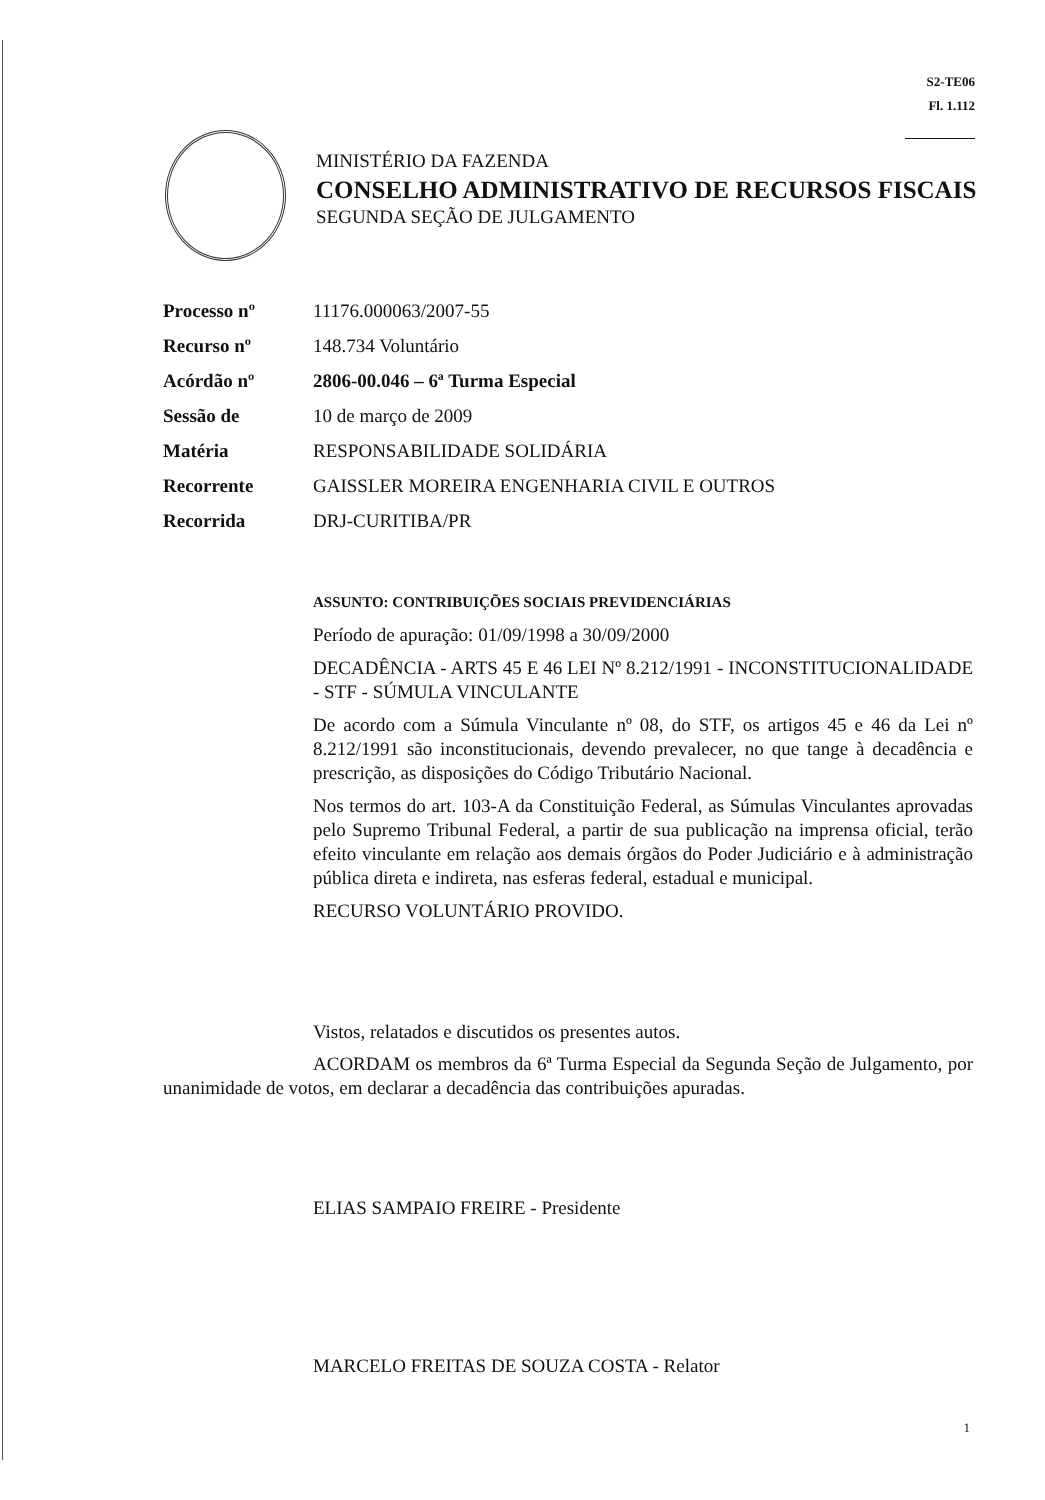S2-TE06
Fl. 1.112
MINISTÉRIO DA FAZENDA
CONSELHO ADMINISTRATIVO DE RECURSOS FISCAIS
SEGUNDA SEÇÃO DE JULGAMENTO
| Processo nº | 11176.000063/2007-55 |
| Recurso nº | 148.734 Voluntário |
| Acórdão nº | 2806-00.046 – 6ª Turma Especial |
| Sessão de | 10 de março de 2009 |
| Matéria | RESPONSABILIDADE SOLIDÁRIA |
| Recorrente | GAISSLER MOREIRA ENGENHARIA CIVIL E OUTROS |
| Recorrida | DRJ-CURITIBA/PR |
ASSUNTO: CONTRIBUIÇÕES SOCIAIS PREVIDENCIÁRIAS
Período de apuração: 01/09/1998 a 30/09/2000
DECADÊNCIA - ARTS 45 E 46 LEI Nº 8.212/1991 - INCONSTITUCIONALIDADE - STF - SÚMULA VINCULANTE
De acordo com a Súmula Vinculante nº 08, do STF, os artigos 45 e 46 da Lei nº 8.212/1991 são inconstitucionais, devendo prevalecer, no que tange à decadência e prescrição, as disposições do Código Tributário Nacional.
Nos termos do art. 103-A da Constituição Federal, as Súmulas Vinculantes aprovadas pelo Supremo Tribunal Federal, a partir de sua publicação na imprensa oficial, terão efeito vinculante em relação aos demais órgãos do Poder Judiciário e à administração pública direta e indireta, nas esferas federal, estadual e municipal.
RECURSO VOLUNTÁRIO PROVIDO.
Vistos, relatados e discutidos os presentes autos.
ACORDAM os membros da 6ª Turma Especial da Segunda Seção de Julgamento, por unanimidade de votos, em declarar a decadência das contribuições apuradas.
ELIAS SAMPAIO FREIRE - Presidente
MARCELO FREITAS DE SOUZA COSTA - Relator
1